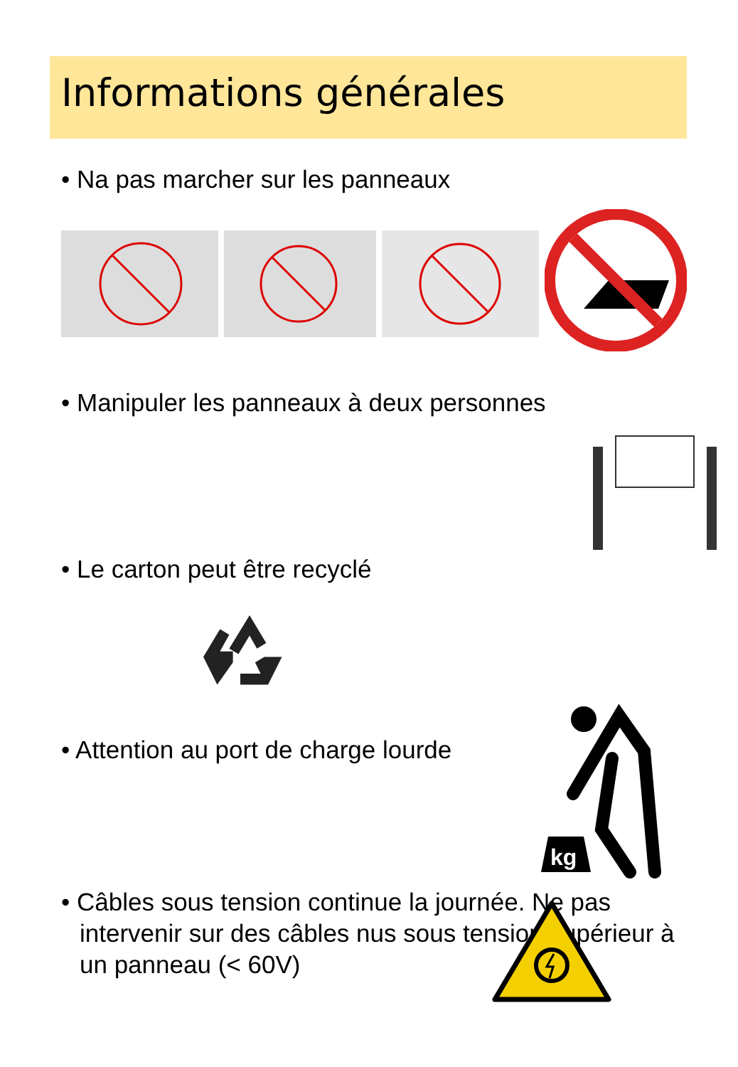Informations générales
• Na pas marcher sur les panneaux
• Manipuler les panneaux à deux personnes
• Le carton peut être recyclé
• Attention au port de charge lourde
kg
• Câbles sous tension continue la journée. Ne pas intervenir sur des câbles nus sous tension supérieur à un panneau (< 60V)